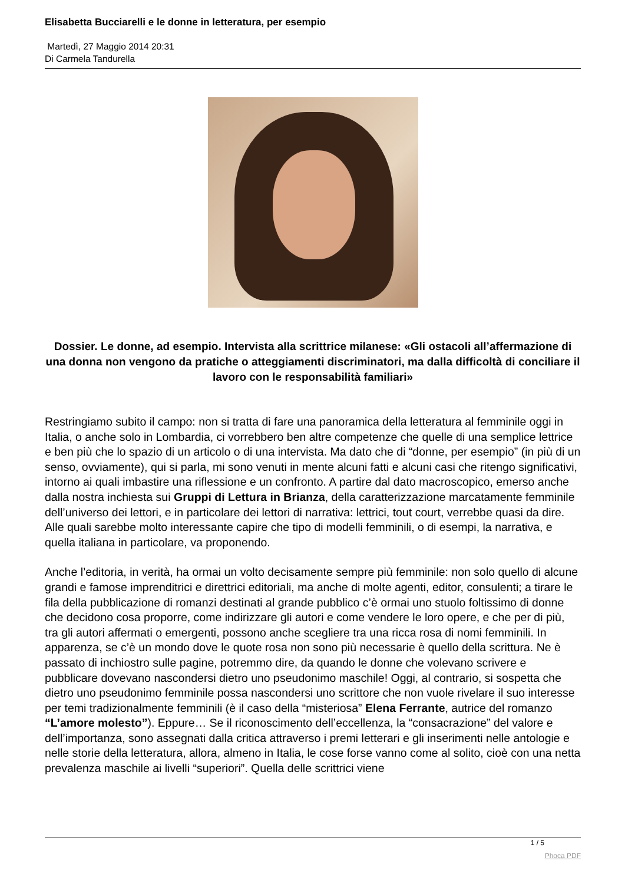Elisabetta Bucciarelli e le donne in letteratura, per esempio
Martedì, 27 Maggio 2014 20:31
Di Carmela Tandurella
Dossier. Le donne, ad esempio. Intervista alla scrittrice milanese: «Gli ostacoli all’affermazione di una donna non vengono da pratiche o atteggiamenti discriminatori, ma dalla difficoltà di conciliare il lavoro con le responsabilità familiari»
Restringiamo subito il campo: non si tratta di fare una panoramica della letteratura al femminile oggi in Italia, o anche solo in Lombardia, ci vorrebbero ben altre competenze che quelle di una semplice lettrice e ben più che lo spazio di un articolo o di una intervista. Ma dato che di “donne, per esempio” (in più di un senso, ovviamente), qui si parla, mi sono venuti in mente alcuni fatti e alcuni casi che ritengo significativi, intorno ai quali imbastire una riflessione e un confronto. A partire dal dato macroscopico, emerso anche dalla nostra inchiesta sui Gruppi di Lettura in Brianza, della caratterizzazione marcatamente femminile dell’universo dei lettori, e in particolare dei lettori di narrativa: lettrici, tout court, verrebbe quasi da dire. Alle quali sarebbe molto interessante capire che tipo di modelli femminili, o di esempi, la narrativa, e quella italiana in particolare, va proponendo.
Anche l’editoria, in verità, ha ormai un volto decisamente sempre più femminile: non solo quello di alcune grandi e famose imprenditrici e direttrici editoriali, ma anche di molte agenti, editor, consulenti; a tirare le fila della pubblicazione di romanzi destinati al grande pubblico c’è ormai uno stuolo foltissimo di donne che decidono cosa proporre, come indirizzare gli autori e come vendere le loro opere, e che per di più, tra gli autori affermati o emergenti, possono anche scegliere tra una ricca rosa di nomi femminili. In apparenza, se c’è un mondo dove le quote rosa non sono più necessarie è quello della scrittura. Ne è passato di inchiostro sulle pagine, potremmo dire, da quando le donne che volevano scrivere e pubblicare dovevano nascondersi dietro uno pseudonimo maschile! Oggi, al contrario, si sospetta che dietro uno pseudonimo femminile possa nascondersi uno scrittore che non vuole rivelare il suo interesse per temi tradizionalmente femminili (è il caso della “misteriosa” Elena Ferrante, autrice del romanzo “L’amore molesto”). Eppure… Se il riconoscimento dell’eccellenza, la “consacrazione” del valore e dell’importanza, sono assegnati dalla critica attraverso i premi letterari e gli inserimenti nelle antologie e nelle storie della letteratura, allora, almeno in Italia, le cose forse vanno come al solito, cioè con una netta prevalenza maschile ai livelli “superiori”. Quella delle scrittrici viene
1 / 5
Phoca PDF